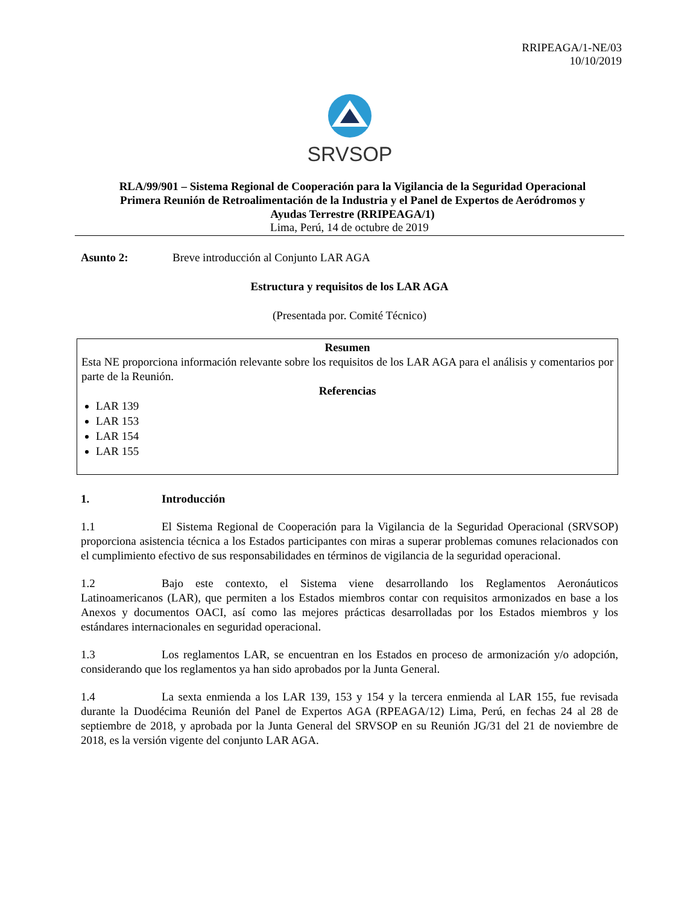RRIPEAGA/1-NE/03
10/10/2019
SRVSOP
RLA/99/901 – Sistema Regional de Cooperación para la Vigilancia de la Seguridad Operacional
Primera Reunión de Retroalimentación de la Industria y el Panel de Expertos de Aeródromos y
Ayudas Terrestre (RRIPEAGA/1)
Lima, Perú, 14 de octubre de 2019
Asunto 2: Breve introducción al Conjunto LAR AGA
Estructura y requisitos de los LAR AGA
(Presentada por. Comité Técnico)
Resumen
Esta NE proporciona información relevante sobre los requisitos de los LAR AGA para el análisis y comentarios por parte de la Reunión.
Referencias
LAR 139
LAR 153
LAR 154
LAR 155
1. Introducción
1.1 El Sistema Regional de Cooperación para la Vigilancia de la Seguridad Operacional (SRVSOP) proporciona asistencia técnica a los Estados participantes con miras a superar problemas comunes relacionados con el cumplimiento efectivo de sus responsabilidades en términos de vigilancia de la seguridad operacional.
1.2 Bajo este contexto, el Sistema viene desarrollando los Reglamentos Aeronáuticos Latinoamericanos (LAR), que permiten a los Estados miembros contar con requisitos armonizados en base a los Anexos y documentos OACI, así como las mejores prácticas desarrolladas por los Estados miembros y los estándares internacionales en seguridad operacional.
1.3 Los reglamentos LAR, se encuentran en los Estados en proceso de armonización y/o adopción, considerando que los reglamentos ya han sido aprobados por la Junta General.
1.4 La sexta enmienda a los LAR 139, 153 y 154 y la tercera enmienda al LAR 155, fue revisada durante la Duodécima Reunión del Panel de Expertos AGA (RPEAGA/12) Lima, Perú, en fechas 24 al 28 de septiembre de 2018, y aprobada por la Junta General del SRVSOP en su Reunión JG/31 del 21 de noviembre de 2018, es la versión vigente del conjunto LAR AGA.